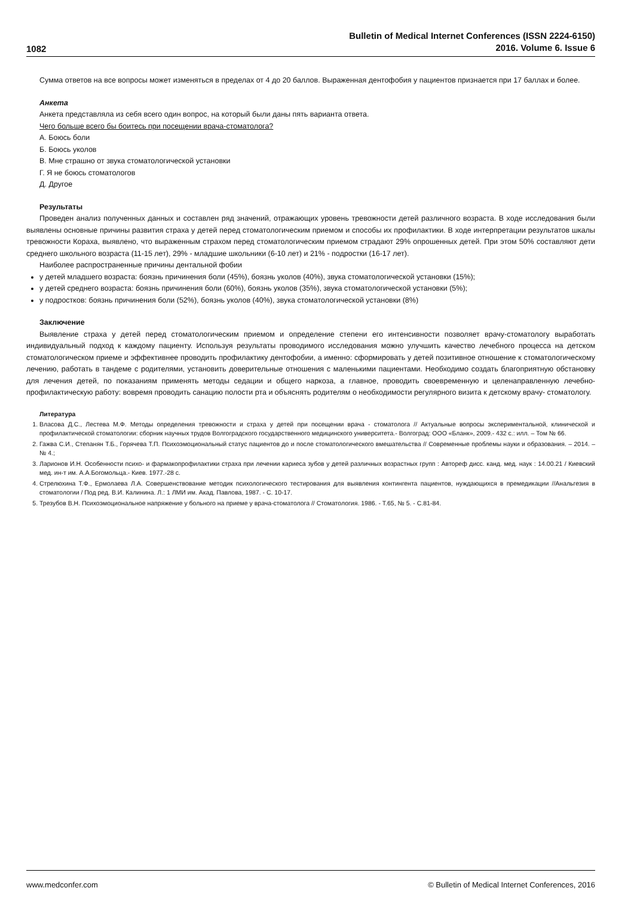1082
Bulletin of Medical Internet Conferences (ISSN 2224-6150)
2016. Volume 6. Issue 6
Сумма ответов на все вопросы может изменяться в пределах от 4 до 20 баллов. Выраженная дентофобия у пациентов признается при 17 баллах и более.
Анкета
Анкета представляла из себя всего один вопрос, на который были даны пять варианта ответа.
Чего больше всего бы боитесь при посещении врача-стоматолога?
А. Боюсь боли
Б. Боюсь уколов
В. Мне страшно от звука стоматологической установки
Г. Я не боюсь стоматологов
Д. Другое
Результаты
Проведен анализ полученных данных и составлен ряд значений, отражающих уровень тревожности детей различного возраста. В ходе исследования были выявлены основные причины развития страха у детей перед стоматологическим приемом и способы их профилактики. В ходе интерпретации результатов шкалы тревожности Кораха, выявлено, что выраженным страхом перед стоматологическим приемом страдают 29% опрошенных детей. При этом 50% составляют дети среднего школьного возраста (11-15 лет), 29% - младшие школьники (6-10 лет) и 21% - подростки (16-17 лет).
Наиболее распространенные причины дентальной фобии
у детей младшего возраста: боязнь причинения боли (45%), боязнь уколов (40%), звука стоматологической установки (15%);
у детей среднего возраста: боязнь причинения боли (60%), боязнь уколов (35%), звука стоматологической установки (5%);
у подростков: боязнь причинения боли (52%), боязнь уколов (40%), звука стоматологической установки (8%)
Заключение
Выявление страха у детей перед стоматологическим приемом и определение степени его интенсивности позволяет врачу-стоматологу выработать индивидуальный подход к каждому пациенту. Используя результаты проводимого исследования можно улучшить качество лечебного процесса на детском стоматологическом приеме и эффективнее проводить профилактику дентофобии, а именно: сформировать у детей позитивное отношение к стоматологическому лечению, работать в тандеме с родителями, установить доверительные отношения с маленькими пациентами. Необходимо создать благоприятную обстановку для лечения детей, по показаниям применять методы седации и общего наркоза, а главное, проводить своевременную и целенаправленную лечебно-профилактическую работу: вовремя проводить санацию полости рта и объяснять родителям о необходимости регулярного визита к детскому врачу- стоматологу.
Литература
1. Власова Д.С., Лестева М.Ф. Методы определения тревожности и страха у детей при посещении врача - стоматолога // Актуальные вопросы экспериментальной, клинической и профилактической стоматологии: сборник научных трудов Волгоградского государственного медицинского университета.- Волгоград: ООО «Бланк», 2009.- 432 с.: илл. – Том № 66.
2. Гажва С.И., Степанян Т.Б., Горячева Т.П. Психоэмоциональный статус пациентов до и после стоматологического вмешательства // Современные проблемы науки и образования. – 2014. – № 4.;
3. Ларионов И.Н. Особенности психо- и фармакопрофилактики страха при лечении кариеса зубов у детей различных возрастных групп : Автореф дисс. канд. мед. наук : 14.00.21 / Киевский мед. ин-т им. А.А.Богомольца.- Киев. 1977.-28 с.
4. Стрелюхина Т.Ф., Ермолаева Л.А. Совершенствование методик психологического тестирования для выявления контингента пациентов, нуждающихся в премедикации //Анальгезия в стоматологии / Под ред. В.И. Калинина. Л.: 1 ЛМИ им. Акад. Павлова, 1987. - С. 10-17.
5. Трезубов В.Н. Психоэмоциональное напряжение у больного на приеме у врача-стоматолога // Стоматология. 1986. - Т.65, № 5. - С.81-84.
www.medconfer.com © Bulletin of Medical Internet Conferences, 2016